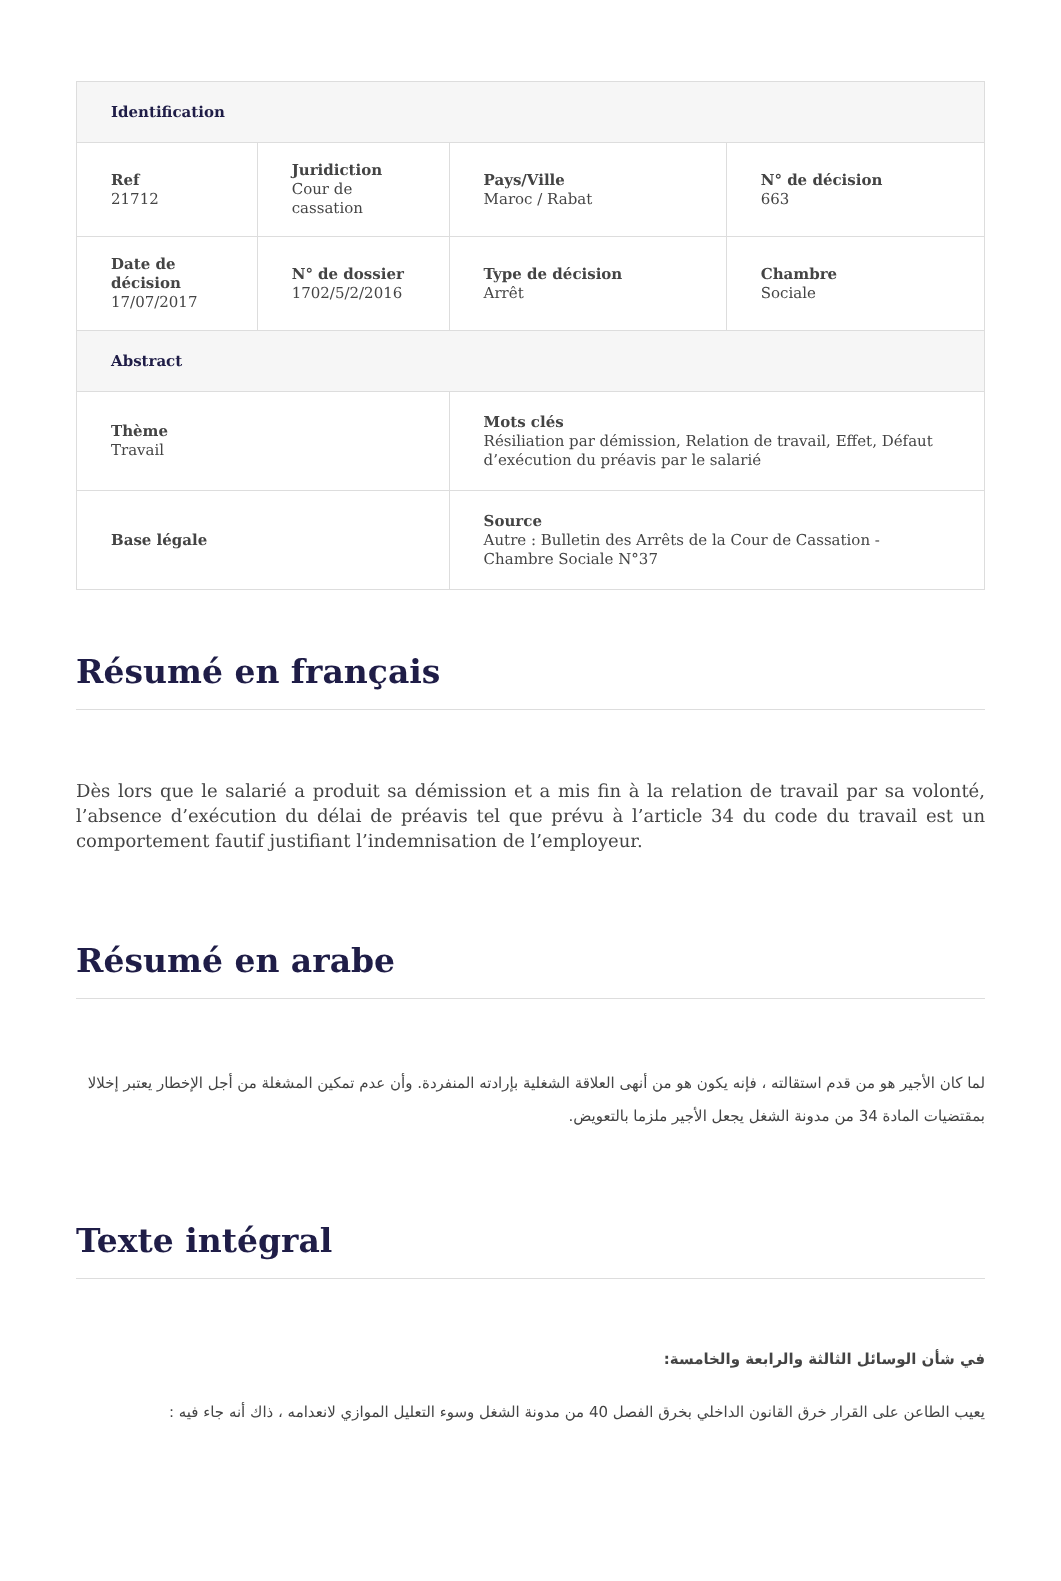| Identification | | | |
| --- | --- | --- | --- |
| Ref 21712 | Juridiction Cour de cassation | Pays/Ville Maroc / Rabat | N° de décision 663 |
| Date de décision 17/07/2017 | N° de dossier 1702/5/2/2016 | Type de décision Arrêt | Chambre Sociale |
| Abstract | | | |
| Thème Travail | | Mots clés Résiliation par démission, Relation de travail, Effet, Défaut d’exécution du préavis par le salarié | |
| Base légale | | Source Autre : Bulletin des Arrêts de la Cour de Cassation - Chambre Sociale N°37 | |
Résumé en français
Dès lors que le salarié a produit sa démission et a mis fin à la relation de travail par sa volonté, l’absence d’exécution du délai de préavis tel que prévu à l’article 34 du code du travail est un comportement fautif justifiant l’indemnisation de l’employeur.
Résumé en arabe
لما كان الأجير هو من قدم استقالته ، فإنه يكون هو من أنهى العلاقة الشغلية بإرادته المنفردة. وأن عدم تمكين المشغلة من أجل الإخطار يعتبر إخلالا بمقتضيات المادة 34 من مدونة الشغل يجعل الأجير ملزما بالتعويض.
Texte intégral
في شأن الوسائل الثالثة والرابعة والخامسة:
يعيب الطاعن على القرار خرق القانون الداخلي بخرق الفصل 40 من مدونة الشغل وسوء التعليل الموازي لانعدامه ، ذاك أنه جاء فيه :